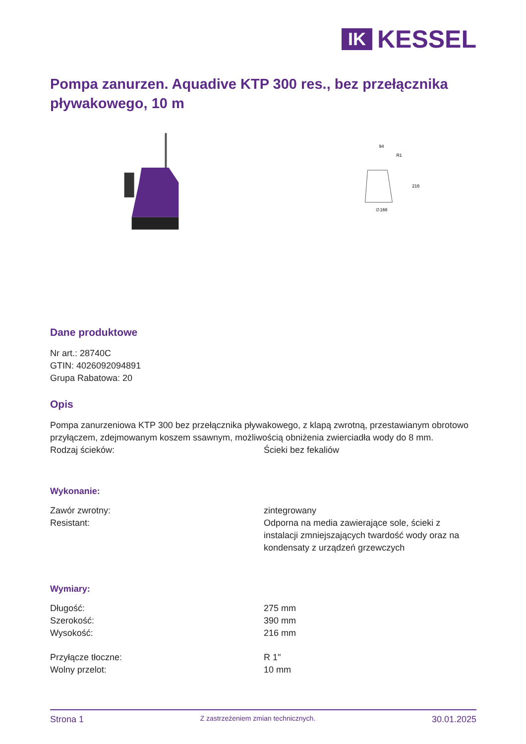IK
KESSEL
Pompa zanurzen. Aquadive KTP 300 res., bez przełącznika pływakowego, 10 m
94
R1
∅166
216
Dane produktowe
Nr art.: 28740C
GTIN: 4026092094891
Grupa Rabatowa: 20
Opis
Pompa zanurzeniowa KTP 300 bez przełącznika pływakowego, z klapą zwrotną, przestawianym obrotowo przyłączem, zdejmowanym koszem ssawnym, możliwością obniżenia zwierciadła wody do 8 mm.
Rodzaj ścieków: Ścieki bez fekaliów
Wykonanie:
Zawór zwrotny: zintegrowany
Resistant: Odporna na media zawierające sole, ścieki z instalacji zmniejszających twardość wody oraz na kondensaty z urządzeń grzewczych
Wymiary:
Długość: 275 mm
Szerokość: 390 mm
Wysokość: 216 mm
Przyłącze tłoczne: R 1"
Wolny przelot: 10 mm
Strona 1 Z zastrzeżeniem zmian technicznych. 30.01.2025